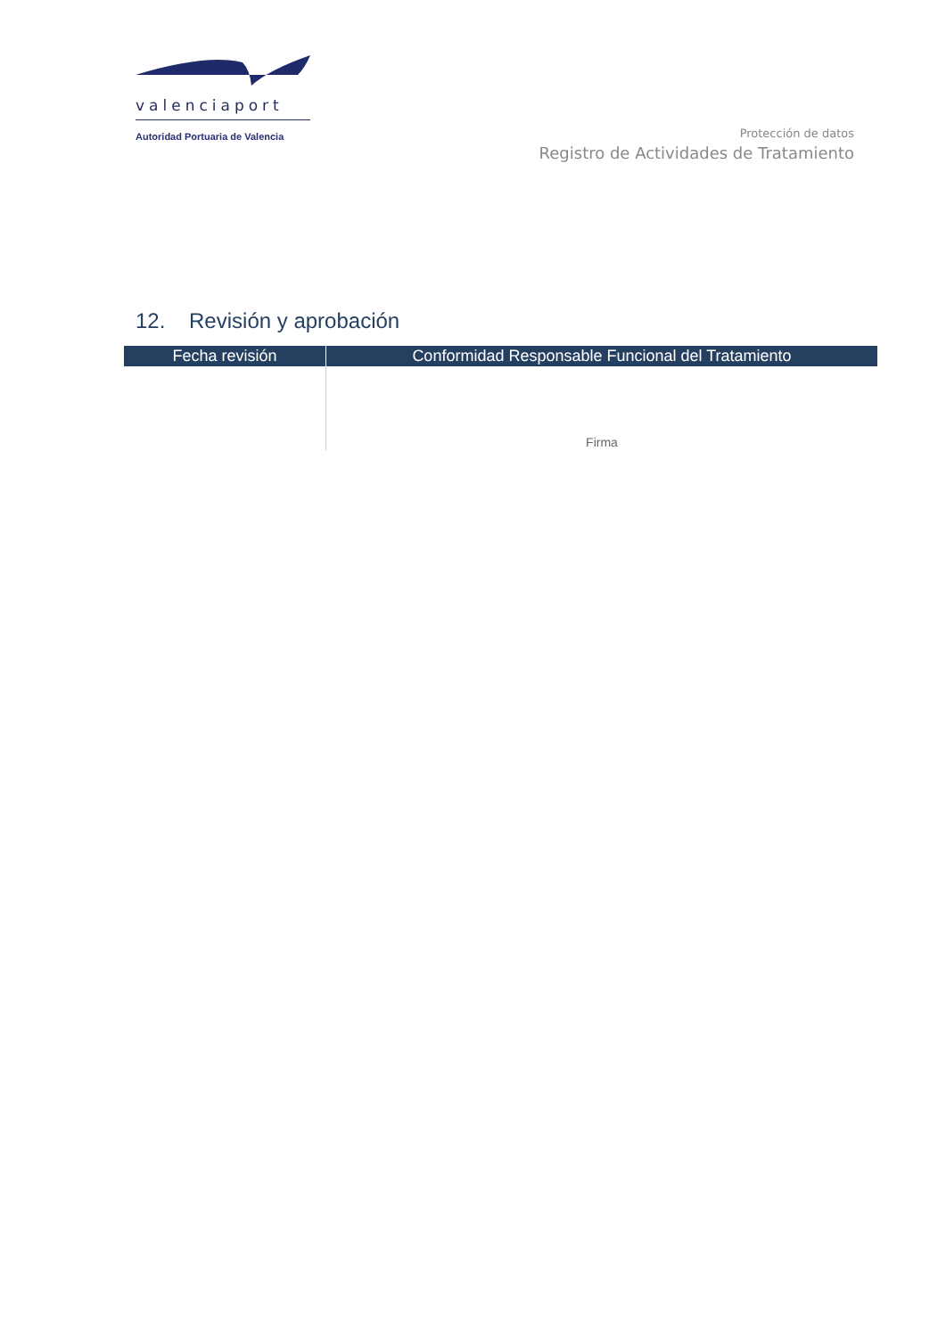valenciaport
Autoridad Portuaria de Valencia
Protección de datos
Registro de Actividades de Tratamiento
12. Revisión y aprobación
| Fecha revisión | Conformidad Responsable Funcional del Tratamiento |
| --- | --- |
| | Firma |